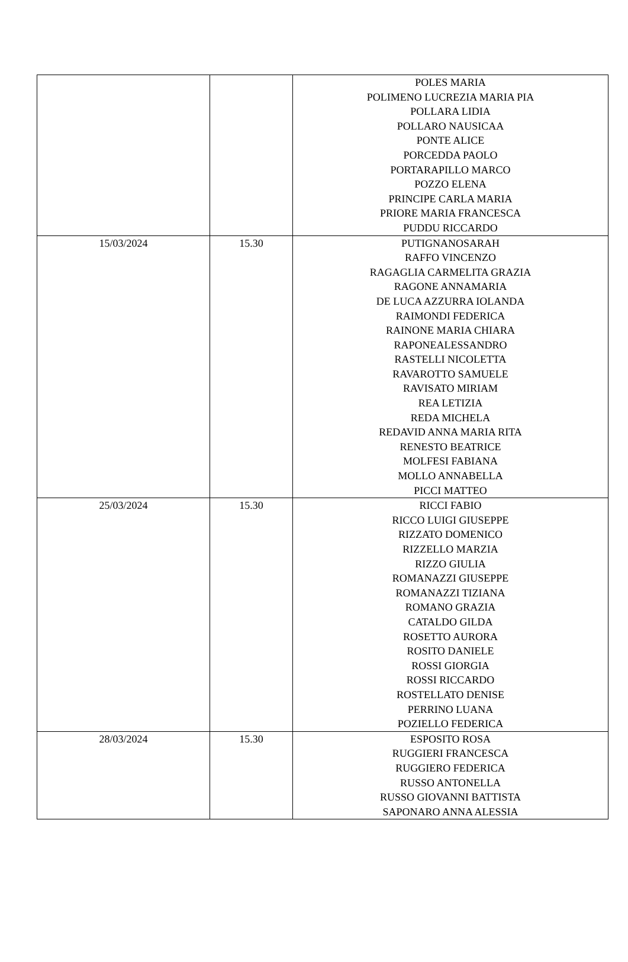| | | POLES MARIA POLIMENO LUCREZIA MARIA PIA POLLARA LIDIA POLLARO NAUSICAA PONTE ALICE PORCEDDA PAOLO PORTARAPILLO MARCO POZZO ELENA PRINCIPE CARLA MARIA PRIORE MARIA FRANCESCA PUDDU RICCARDO |
| 15/03/2024 | 15.30 | PUTIGNANOSARAH RAFFO VINCENZO RAGAGLIA CARMELITA GRAZIA RAGONE ANNAMARIA DE LUCA AZZURRA IOLANDA RAIMONDI FEDERICA RAINONE MARIA CHIARA RAPONEALESSANDRO RASTELLI NICOLETTA RAVAROTTO SAMUELE RAVISATO MIRIAM REA LETIZIA REDA MICHELA REDAVID ANNA MARIA RITA RENESTO BEATRICE MOLFESI FABIANA MOLLO ANNABELLA PICCI MATTEO |
| 25/03/2024 | 15.30 | RICCI FABIO RICCO LUIGI GIUSEPPE RIZZATO DOMENICO RIZZELLO MARZIA RIZZO GIULIA ROMANAZZI GIUSEPPE ROMANAZZI TIZIANA ROMANO GRAZIA CATALDO GILDA ROSETTO AURORA ROSITO DANIELE ROSSI GIORGIA ROSSI RICCARDO ROSTELLATO DENISE PERRINO LUANA POZIELLO FEDERICA |
| 28/03/2024 | 15.30 | ESPOSITO ROSA RUGGIERI FRANCESCA RUGGIERO FEDERICA RUSSO ANTONELLA RUSSO GIOVANNI BATTISTA SAPONARO ANNA ALESSIA |